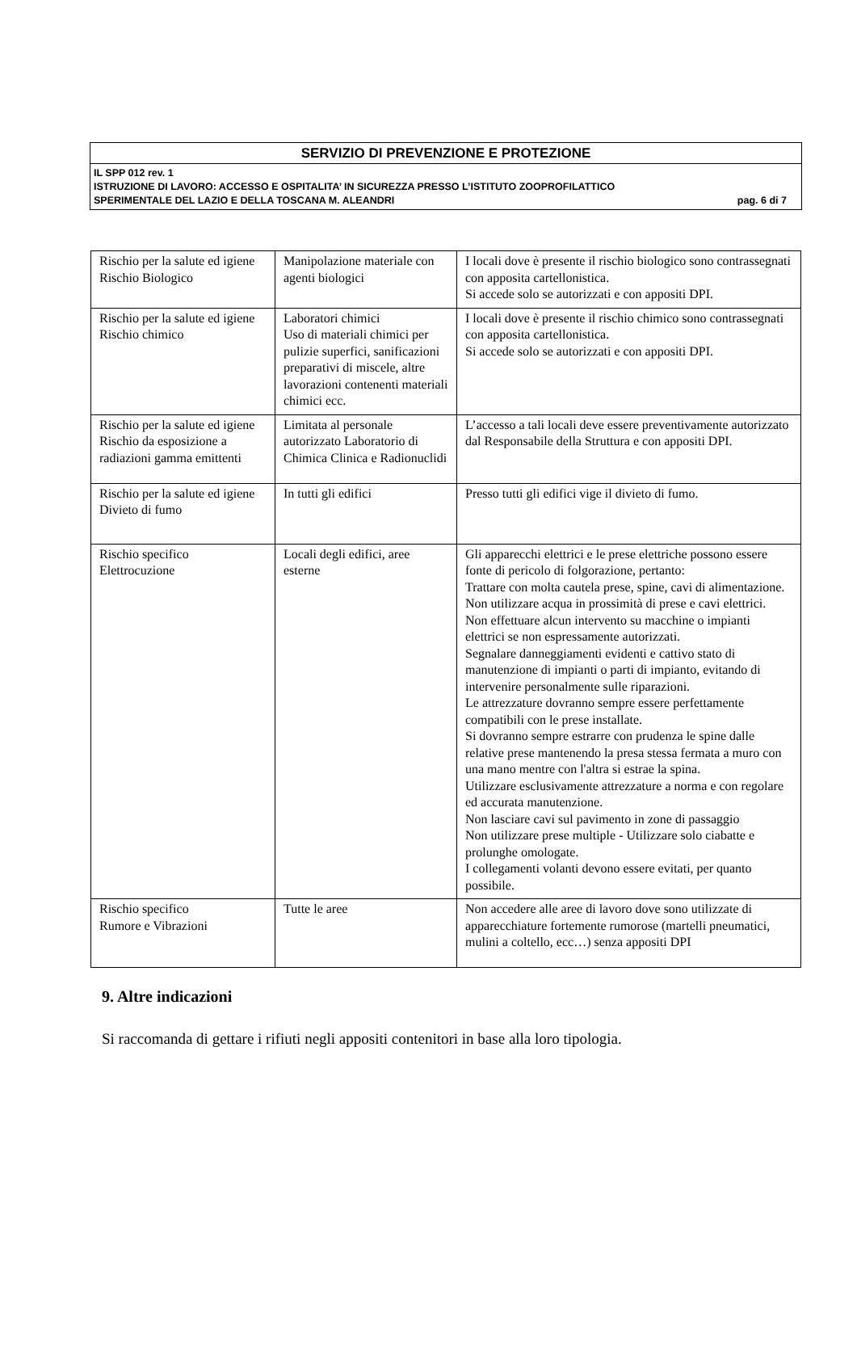SERVIZIO DI PREVENZIONE E PROTEZIONE
IL SPP 012 rev. 1
ISTRUZIONE DI LAVORO: ACCESSO E OSPITALITA’ IN SICUREZZA PRESSO L’ISTITUTO ZOOPROFILATTICO
SPERIMENTALE DEL LAZIO E DELLA TOSCANA M. ALEANDRI pag. 6 di 7
| Rischio per la salute ed igiene Rischio Biologico | Manipolazione materiale con agenti biologici | I locali dove è presente il rischio biologico sono contrassegnati con apposita cartellonistica. Si accede solo se autorizzati e con appositi DPI. |
| Rischio per la salute ed igiene Rischio chimico | Laboratori chimici Uso di materiali chimici per pulizie superfici, sanificazioni preparativi di miscele, altre lavorazioni contenenti materiali chimici ecc. | I locali dove è presente il rischio chimico sono contrassegnati con apposita cartellonistica. Si accede solo se autorizzati e con appositi DPI. |
| Rischio per la salute ed igiene Rischio da esposizione a radiazioni gamma emittenti | Limitata al personale autorizzato Laboratorio di Chimica Clinica e Radionuclidi | L’accesso a tali locali deve essere preventivamente autorizzato dal Responsabile della Struttura e con appositi DPI. |
| Rischio per la salute ed igiene Divieto di fumo | In tutti gli edifici | Presso tutti gli edifici vige il divieto di fumo. |
| Rischio specifico Elettrocuzione | Locali degli edifici, aree esterne | Gli apparecchi elettrici e le prese elettriche possono essere fonte di pericolo di folgorazione, pertanto: Trattare con molta cautela prese, spine, cavi di alimentazione. Non utilizzare acqua in prossimità di prese e cavi elettrici. Non effettuare alcun intervento su macchine o impianti elettrici se non espressamente autorizzati. Segnalare danneggiamenti evidenti e cattivo stato di manutenzione di impianti o parti di impianto, evitando di intervenire personalmente sulle riparazioni. Le attrezzature dovranno sempre essere perfettamente compatibili con le prese installate. Si dovranno sempre estrarre con prudenza le spine dalle relative prese mantenendo la presa stessa fermata a muro con una mano mentre con l'altra si estrae la spina. Utilizzare esclusivamente attrezzature a norma e con regolare ed accurata manutenzione. Non lasciare cavi sul pavimento in zone di passaggio Non utilizzare prese multiple - Utilizzare solo ciabatte e prolunghe omologate. I collegamenti volanti devono essere evitati, per quanto possibile. |
| Rischio specifico Rumore e Vibrazioni | Tutte le aree | Non accedere alle aree di lavoro dove sono utilizzate di apparecchiature fortemente rumorose (martelli pneumatici, mulini a coltello, ecc…) senza appositi DPI |
9. Altre indicazioni
Si raccomanda di gettare i rifiuti negli appositi contenitori in base alla loro tipologia.